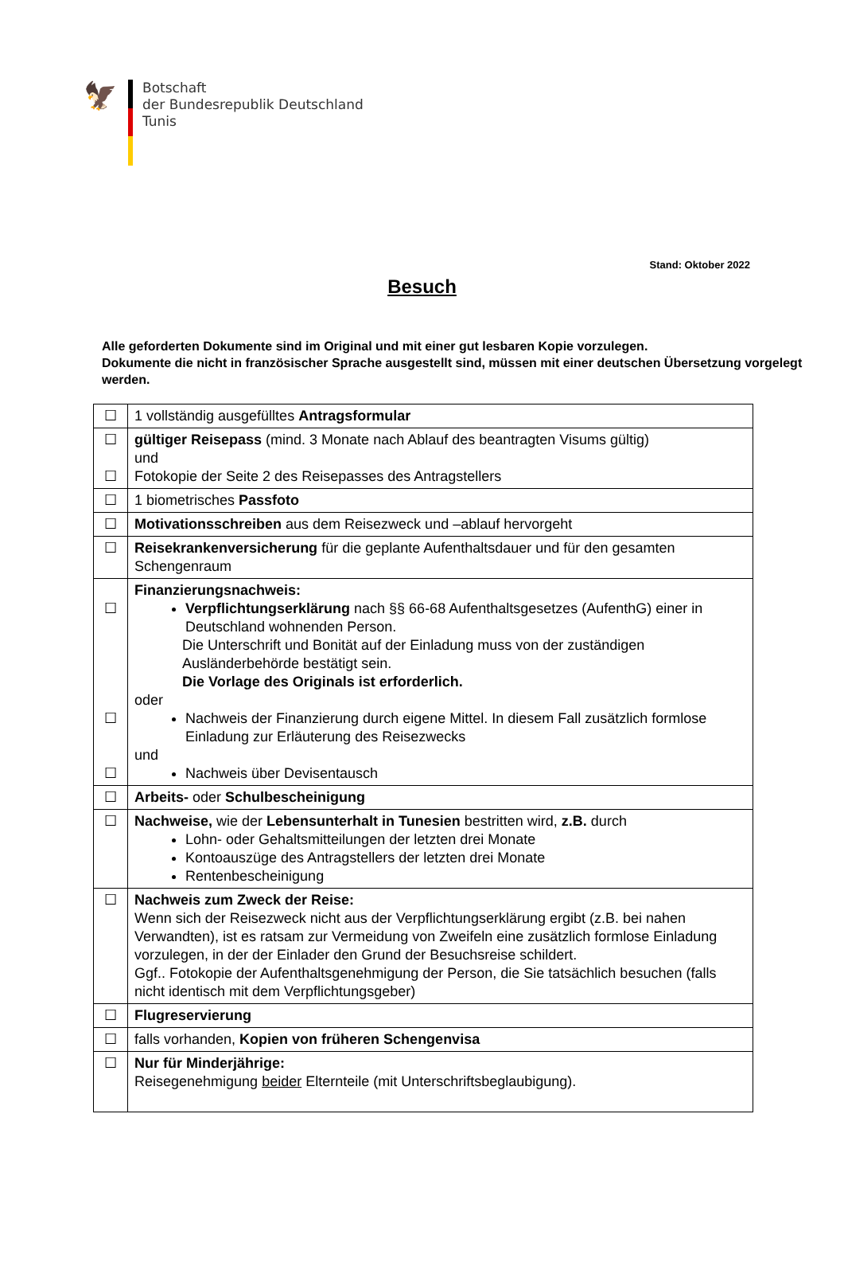🦅
Botschaft
der Bundesrepublik Deutschland
Tunis
Stand: Oktober 2022
Besuch
Alle geforderten Dokumente sind im Original und mit einer gut lesbaren Kopie vorzulegen.
Dokumente die nicht in französischer Sprache ausgestellt sind, müssen mit einer deutschen Übersetzung vorgelegt werden.
| ☐ | 1 vollständig ausgefülltes Antragsformular |
| ☐ ☐ | gültiger Reisepass (mind. 3 Monate nach Ablauf des beantragten Visums gültig) und Fotokopie der Seite 2 des Reisepasses des Antragstellers |
| ☐ | 1 biometrisches Passfoto |
| ☐ | Motivationsschreiben aus dem Reisezweck und –ablauf hervorgeht |
| ☐ | Reisekrankenversicherung für die geplante Aufenthaltsdauer und für den gesamten Schengenraum |
| ☐ ☐ ☐ | Finanzierungsnachweis: Verpflichtungserklärung nach §§ 66-68 Aufenthaltsgesetzes (AufenthG) einer in Deutschland wohnenden Person. Die Unterschrift und Bonität auf der Einladung muss von der zuständigen Ausländerbehörde bestätigt sein. Die Vorlage des Originals ist erforderlich. oder Nachweis der Finanzierung durch eigene Mittel. In diesem Fall zusätzlich formlose Einladung zur Erläuterung des Reisezwecks und Nachweis über Devisentausch |
| ☐ | Arbeits- oder Schulbescheinigung |
| ☐ | Nachweise, wie der Lebensunterhalt in Tunesien bestritten wird, z.B. durch Lohn- oder Gehaltsmitteilungen der letzten drei Monate Kontoauszüge des Antragstellers der letzten drei Monate Rentenbescheinigung |
| ☐ | Nachweis zum Zweck der Reise: Wenn sich der Reisezweck nicht aus der Verpflichtungserklärung ergibt (z.B. bei nahen Verwandten), ist es ratsam zur Vermeidung von Zweifeln eine zusätzlich formlose Einladung vorzulegen, in der der Einlader den Grund der Besuchsreise schildert. Ggf.. Fotokopie der Aufenthaltsgenehmigung der Person, die Sie tatsächlich besuchen (falls nicht identisch mit dem Verpflichtungsgeber) |
| ☐ | Flugreservierung |
| ☐ | falls vorhanden, Kopien von früheren Schengenvisa |
| ☐ | Nur für Minderjährige: Reisegenehmigung beider Elternteile (mit Unterschriftsbeglaubigung). |